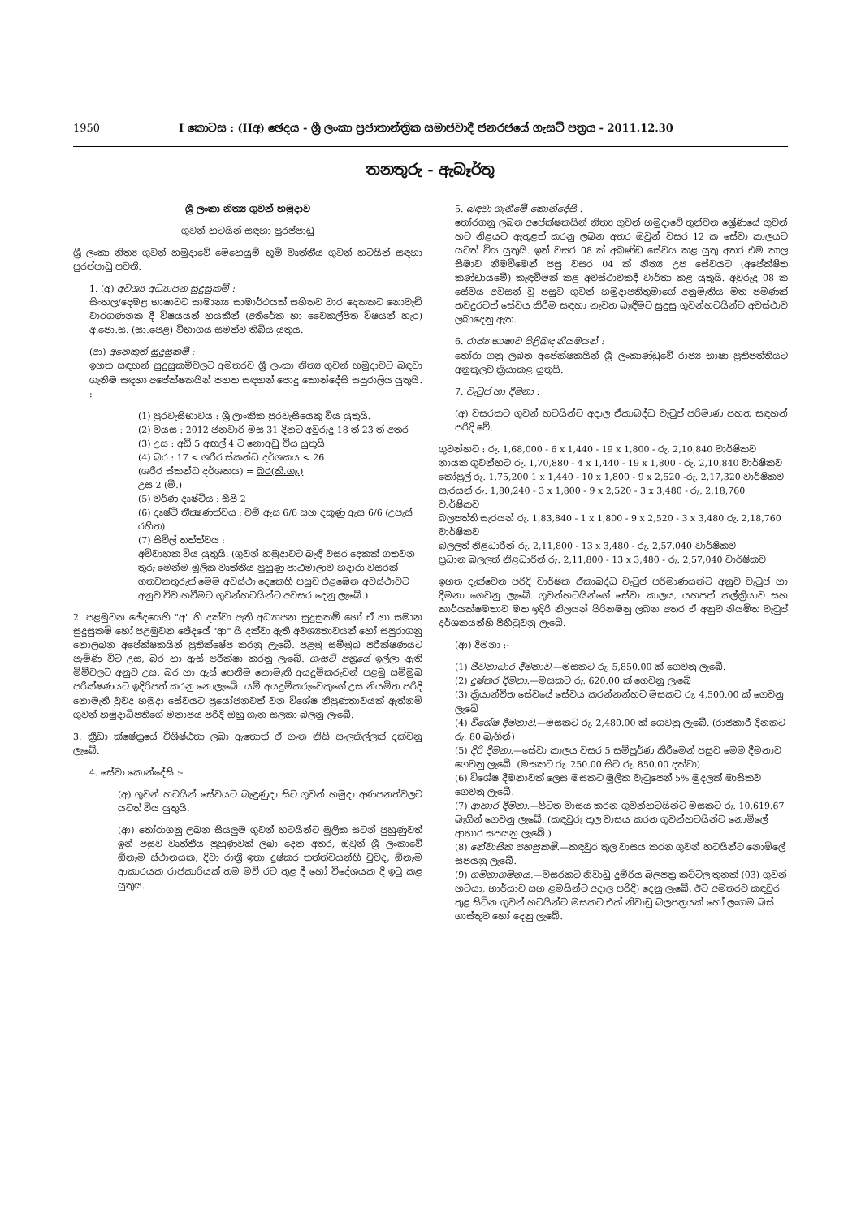1950 I කොටස : (IIඅ) ඡෙදය - ශ්‍රී ලංකා ප්‍රජාතාන්ත්‍රික සමාජවාදී ජනරජයේ ගැසට් පත්‍රය - 2011.12.30
තනතුරු - ඇබෑර්තු
ශ්‍රී ලංකා නිත්‍ය ගුවන් හමුදාව
ගුවන් හටයින් සඳහා පුරප්පාඩු
ශ්‍රී ලංකා නිත්‍ය ගුවන් හමුදාවේ මෙහෙයුම් භූමි වෘත්තීය ගුවන් හටයින් සඳහා පුරප්පාඩු පවතී.
1. (අ) අවශ්‍ය අධ්‍යාපන සුදුසුකම් :
සිංහල/දෙමළ භාෂාවට සාමාන්‍ය සාමාර්ථයක් සහිතව වාර දෙකකට නොවැඩි වාරගණනක දී විෂයයන් හයකින් (අතිරේක හා වෛකල්පිත විෂයන් හැර) අ.පො.ස. (සා.පෙළ) විභාගය සමත්ව තිබිය යුතුය.
(ආ) අනෙකුත් සුදුසුකම් :
ඉහත සඳහන් සුදුසුකම්වලට අමතරව ශ්‍රී ලංකා නිත්‍ය ගුවන් හමුදාවට බඳවා ගැනීම සඳහා අපේක්ෂකයින් පහත සඳහන් පොදු කොන්දේසි සපුරාලිය යුතුයි. :
(1) පුරවැසිභාවය : ශ්‍රී ලාංකික පුරවැසියෙකු විය යුතුයි.
(2) වයස : 2012 ජනවාරි මස 31 දිනට අවුරුදු 18 ත් 23 ත් අතර
(3) උස : අඩි 5 අඟල් 4 ට නොඅඩු විය යුතුයි
(4) බර : 17 < ශරීර ස්කන්ධ දර්ශකය < 26
(ශරීර ස්කන්ධ දර්ශකය) = බර(කි.ගෑ.)
උස 2 (මී.)
(5) වර්ණ දෘෂ්ටිය : සීපි 2
(6) දෘෂ්ටි තීක්‍ෂණත්වය : වම් ඇස 6/6 සහ දකුණු ඇස 6/6 (උපැස් රහිත)
(7) සිවිල් තත්ත්වය :
අවිවාහක විය යුතුයි. (ගුවන් හමුදාවට බැඳී වසර දෙකක් ගතවන තුරු මෙන්ම මූලික වෘත්තීය පුහුණු පාඨමාලාව හදාරා වසරක් ගතවනතුරුත් මෙම අවස්ථා දෙකෙහි පසුව එළඹෙන අවස්ථාවට අනුව විවාහවීමට ගුවන්හටයින්ට අවසර දෙනු ලැබේ.)
2. පළමුවන ඡේදයෙහි "අ" හි දක්වා ඇති අධ්‍යාපන සුදුසුකම් හෝ ඒ හා සමාන සුදුසුකම් හෝ පළමුවන ඡේදයේ "ආ" යි දක්වා ඇති අවශ්‍යතාවයන් හෝ සපුරාගනු නොලබන අපේක්ෂකයින් ප්‍රතික්ෂේප කරනු ලැබේ. පළමු සම්මුඛ පරීක්ෂණයට පැමිණි විට උස, බර හා ඇස් පරීක්ෂා කරනු ලැබේ. ගැසට් පත්‍රයේ ඉල්ලා ඇති මිම්වලට අනුව උස, බර හා ඇස් පෙනීම නොමැති අයදුම්කරුවන් පළමු සම්මුඛ පරීක්ෂණයට ඉදිරිපත් කරනු නොලැබේ. යම් අයදුම්කරුවෙකුගේ උස නියමිත පරිදි නොමැති වුවද හමුදා සේවයට ප්‍රයෝජනවත් වන විශේෂ නිපුණතාවයක් ඇත්නම් ගුවන් හමුදාධිපතිගේ මනාපය පරිදි ඔහු ගැන සලකා බලනු ලැබේ.
3. ක්‍රීඩා ක්ෂේත්‍රයේ විශිෂ්ඨතා ලබා ඇතොත් ඒ ගැන නිසි සැලකිල්ලක් දක්වනු ලැබේ.
4. සේවා කොන්දේසි :-
(අ) ගුවන් හටයින් සේවයට බැඳුණුදා සිට ගුවන් හමුදා අණපනත්වලට යටත් විය යුතුයි.
(ආ) තෝරාගනු ලබන සියලුම ගුවන් හටයින්ට මූලික සටන් පුහුණුවත් ඉන් පසුව වෘත්තීය පුහුණුවක් ලබා දෙන අතර, ඔවුන් ශ්‍රී ලංකාවේ ඕනෑම ස්ථානයක, දිවා රාත්‍රී ඉතා දුෂ්කර තත්ත්වයන්හි වුවද, ඕනෑම ආකාරයක රාජකාරියක් තම මව් රට තුළ දී හෝ විදේශයක දී ඉටු කළ යුතුය.
5. බඳවා ගැනීමේ කොන්දේසි :
තෝරගනු ලබන අපේක්ෂකයින් නිත්‍ය ගුවන් හමුදාවේ තුන්වන ශ්‍රේණියේ ගුවන් හට නිළයට ඇතුළත් කරනු ලබන අතර ඔවුන් වසර 12 ක සේවා කාලයට යටත් විය යුතුයි. ඉන් වසර 08 ක් අඛණ්ඩ සේවය කළ යුතු අතර එම කාල සීමාව නිමවීමෙන් පසු වසර 04 ක් නිත්‍ය උප සේවයට (අපේක්ෂිත කණ්ඩායමේ) කැඳවීමක් කළ අවස්ථාවකදී වාර්තා කළ යුතුයි. අවුරුදු 08 ක සේවය අවසන් වූ පසුව ගුවන් හමුදාපතිතුමාගේ අනුමැතිය මත පමණක් තවදුරටත් සේවය කිරීම සඳහා නැවත බැඳීමට සුදුසු ගුවන්හටයින්ට අවස්ථාව ලබාදෙනු ඇත.
6. රාජ්‍ය භාෂාව පිළිබඳ නියමයන් :
තෝරා ගනු ලබන අපේක්ෂකයින් ශ්‍රී ලංකාණ්ඩුවේ රාජ්‍ය භාෂා ප්‍රතිපත්තියට අනුකූලව ක්‍රියාකළ යුතුයි.
7. වැටුප් හා දීමනා :
(අ) වසරකට ගුවන් හටයින්ට අදාල ඒකාබද්ධ වැටුප් පරිමාණ පහත සඳහන් පරිදි වේ.
ගුවන්හට : රු. 1,68,000 - 6 x 1,440 - 19 x 1,800 - රු. 2,10,840 වාර්ෂිකව
නායක ගුවන්හට රු. 1,70,880 - 4 x 1,440 - 19 x 1,800 - රු. 2,10,840 වාර්ෂිකව
කෝප්‍රල් රු. 1,75,200 1 x 1,440 - 10 x 1,800 - 9 x 2,520 -රු. 2,17,320 වාර්ෂිකව
සැරයන් රු. 1,80,240 - 3 x 1,800 - 9 x 2,520 - 3 x 3,480 - රු. 2,18,760 වාර්ෂිකව
බලපත්‍ති සැරයන් රු. 1,83,840 - 1 x 1,800 - 9 x 2,520 - 3 x 3,480 රු. 2,18,760 වාර්ෂිකව
බලලත් නිළධාරීන් රු. 2,11,800 - 13 x 3,480 - රු. 2,57,040 වාර්ෂිකව
ප්‍රධාන බලලත් නිළධාරීන් රු. 2,11,800 - 13 x 3,480 - රු. 2,57,040 වාර්ෂිකව
ඉහත දැක්වෙන පරිදි වාර්ෂික ඒකාබද්ධ වැටුප් පරිමාණයන්ට අනුව වැටුප් හා දීමනා ගෙවනු ලැබේ. ගුවන්හටයින්ගේ සේවා කාලය, යහපත් කල්ක්‍රියාව සහ කාර්යක්ෂමතාව මත ඉදිරි නිලයන් පිරිනමනු ලබන අතර ඒ අනුව නියමිත වැටුප් දර්ශකයන්හි පිහිටුවනු ලැබේ.
(ආ) දීමනා :-
(1) ජීවනාධාර දීමනාව.—මසකට රු. 5,850.00 ක් ගෙවනු ලැබේ.
(2) දුෂ්කර දීමනා.—මසකට රු. 620.00 ක් ගෙවනු ලැබේ
(3) ක්‍රියාන්විත සේවයේ සේවය කරන්නන්හට මසකට රු. 4,500.00 ක් ගෙවනු ලැබේ
(4) විශේෂ දීමනාව.—මසකට රු. 2,480.00 ක් ගෙවනු ලැබේ. (රාජකාරී දිනකට රු. 80 බැගින්)
(5) දිරි දීමනා.—සේවා කාලය වසර 5 සම්පූර්ණ කිරීමෙන් පසුව මෙම දීමනාව ගෙවනු ලැබේ. (මසකට රු. 250.00 සිට රු. 850.00 දක්වා)
(6) විශේෂ දීමනාවක් ලෙස මසකට මූලික වැටුපෙන් 5% මුදලක් මාසිකව ගෙවනු ලැබේ.
(7) ආහාර දීමනා.—පිටත වාසය කරන ගුවන්හටයින්ට මසකට රු. 10,619.67 බැගින් ගෙවනු ලැබේ. (කඳවුරු තුල වාසය කරන ගුවන්හටයින්ට නොමිලේ ආහාර සපයනු ලැබේ.)
(8) නේවාසික පහසුකම්.—කඳවුර තුල වාසය කරන ගුවන් හටයින්ට නොමිලේ සපයනු ලැබේ.
(9) ගමනාගමනය.—වසරකට නිවාඩු දුම්රිය බලපත්‍ර කට්ටල තුනක් (03) ගුවන් හටයා, භාර්යාව සහ ළමයින්ට අදාල පරිදි) දෙනු ලැබේ. ඊට අමතරව කඳවුර තුළ සිටින ගුවන් හටයින්ට මසකට එක් නිවාඩු බලපත්‍රයක් හෝ ලංගම බස් ගාස්තුව හෝ දෙනු ලැබේ.